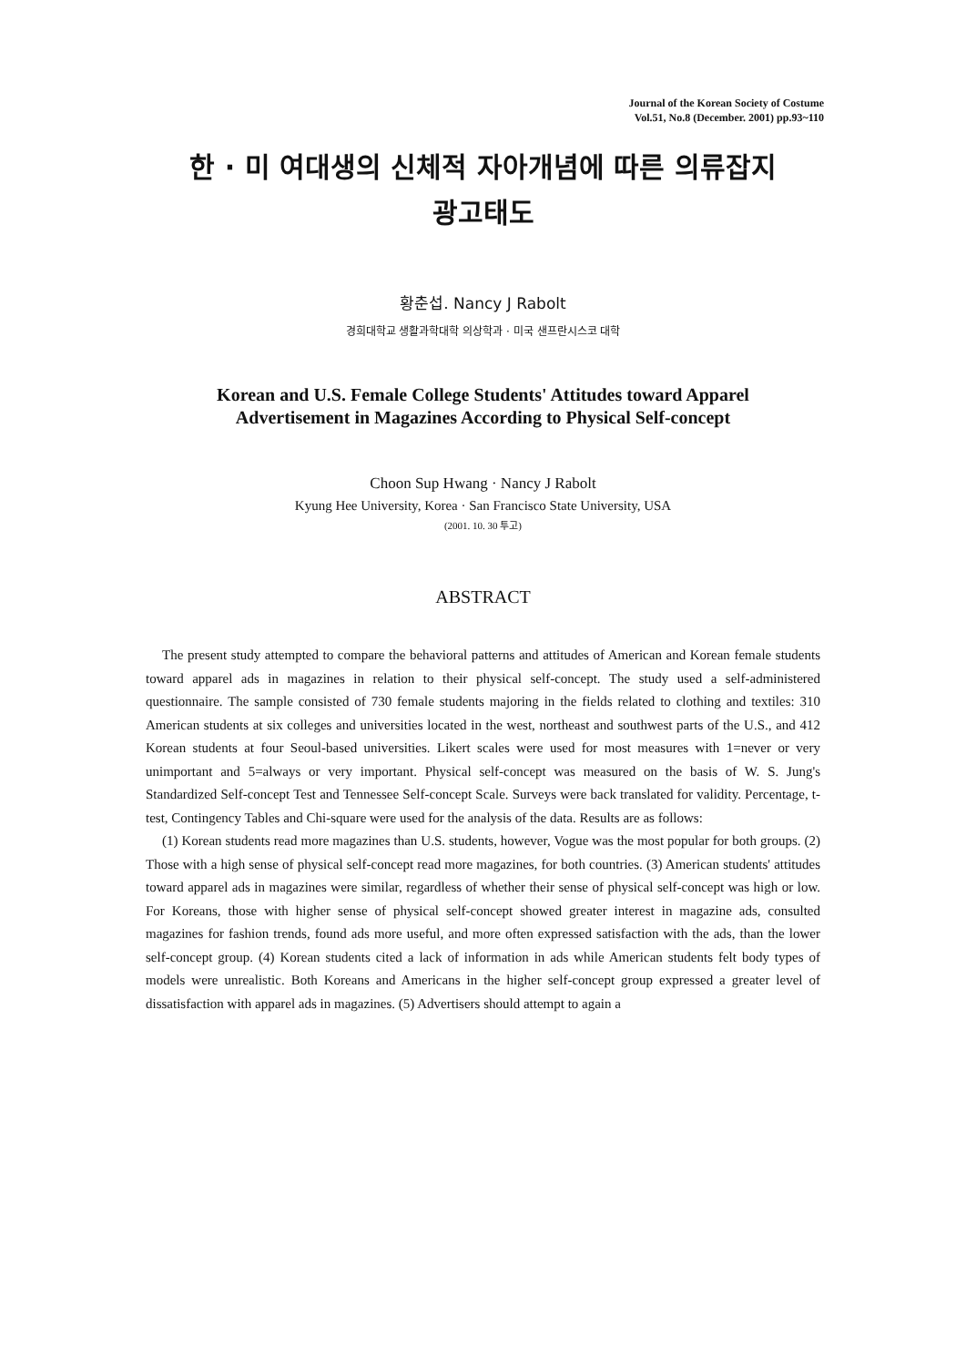Journal of the Korean Society of Costume
Vol.51, No.8 (December. 2001) pp.93~110
한 · 미 여대생의 신체적 자아개념에 따른 의류잡지
광고태도
황춘섭. Nancy J Rabolt
경희대학교 생활과학대학 의상학과 · 미국 샌프란시스코 대학
Korean and U.S. Female College Students' Attitudes toward Apparel
Advertisement in Magazines According to Physical Self-concept
Choon Sup Hwang · Nancy J Rabolt
Kyung Hee University, Korea · San Francisco State University, USA
(2001. 10. 30 투고)
ABSTRACT
The present study attempted to compare the behavioral patterns and attitudes of American and Korean female students toward apparel ads in magazines in relation to their physical self-concept. The study used a self-administered questionnaire. The sample consisted of 730 female students majoring in the fields related to clothing and textiles: 310 American students at six colleges and universities located in the west, northeast and southwest parts of the U.S., and 412 Korean students at four Seoul-based universities. Likert scales were used for most measures with 1=never or very unimportant and 5=always or very important. Physical self-concept was measured on the basis of W. S. Jung's Standardized Self-concept Test and Tennessee Self-concept Scale. Surveys were back translated for validity. Percentage, t-test, Contingency Tables and Chi-square were used for the analysis of the data. Results are as follows:
(1) Korean students read more magazines than U.S. students, however, Vogue was the most popular for both groups. (2) Those with a high sense of physical self-concept read more magazines, for both countries. (3) American students' attitudes toward apparel ads in magazines were similar, regardless of whether their sense of physical self-concept was high or low. For Koreans, those with higher sense of physical self-concept showed greater interest in magazine ads, consulted magazines for fashion trends, found ads more useful, and more often expressed satisfaction with the ads, than the lower self-concept group. (4) Korean students cited a lack of information in ads while American students felt body types of models were unrealistic. Both Koreans and Americans in the higher self-concept group expressed a greater level of dissatisfaction with apparel ads in magazines. (5) Advertisers should attempt to again a